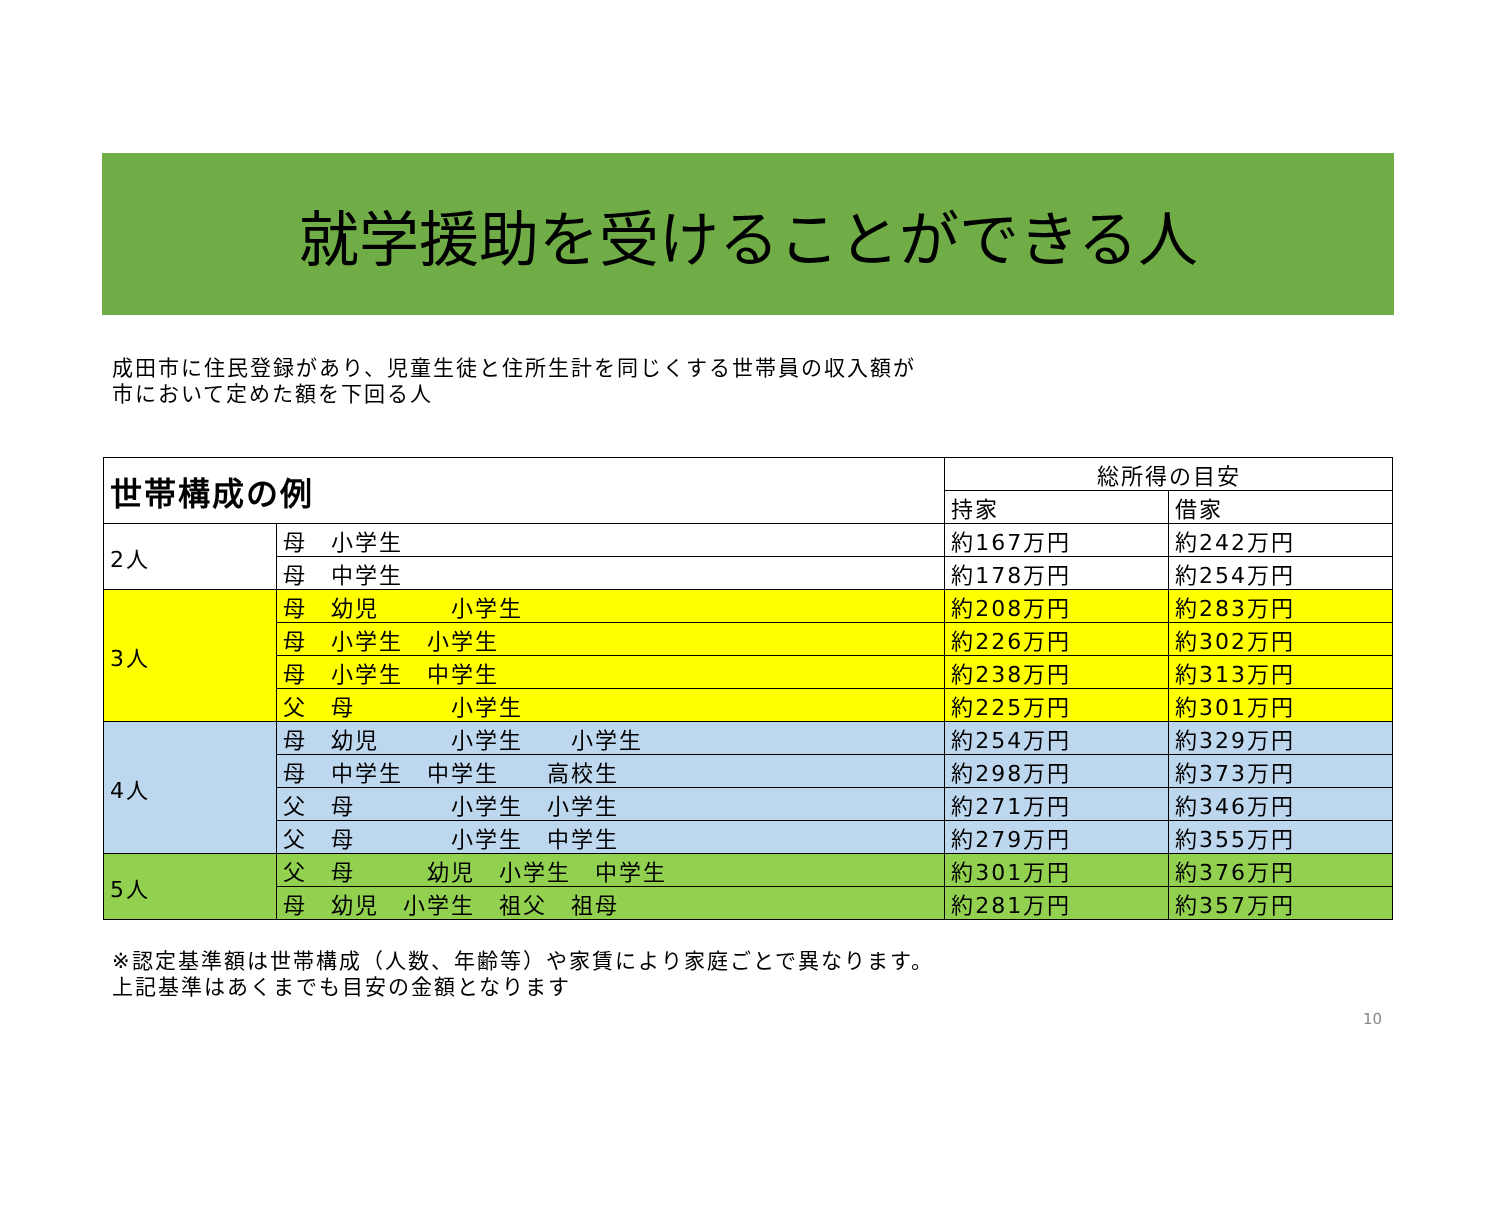就学援助を受けることができる人
成田市に住民登録があり、児童生徒と住所生計を同じくする世帯員の収入額が
市において定めた額を下回る人
| 世帯構成の例 | | 総所得の目安 | |
| --- | --- | --- | --- |
| | | 持家 | 借家 |
| 2人 | 母 小学生 | 約167万円 | 約242万円 |
| | 母 中学生 | 約178万円 | 約254万円 |
| 3人 | 母 幼児 小学生 | 約208万円 | 約283万円 |
| | 母 小学生 小学生 | 約226万円 | 約302万円 |
| | 母 小学生 中学生 | 約238万円 | 約313万円 |
| | 父 母 小学生 | 約225万円 | 約301万円 |
| 4人 | 母 幼児 小学生 小学生 | 約254万円 | 約329万円 |
| | 母 中学生 中学生 高校生 | 約298万円 | 約373万円 |
| | 父 母 小学生 小学生 | 約271万円 | 約346万円 |
| | 父 母 小学生 中学生 | 約279万円 | 約355万円 |
| 5人 | 父 母 幼児 小学生 中学生 | 約301万円 | 約376万円 |
| | 母 幼児 小学生 祖父 祖母 | 約281万円 | 約357万円 |
※認定基準額は世帯構成（人数、年齢等）や家賃により家庭ごとで異なります。
上記基準はあくまでも目安の金額となります
10